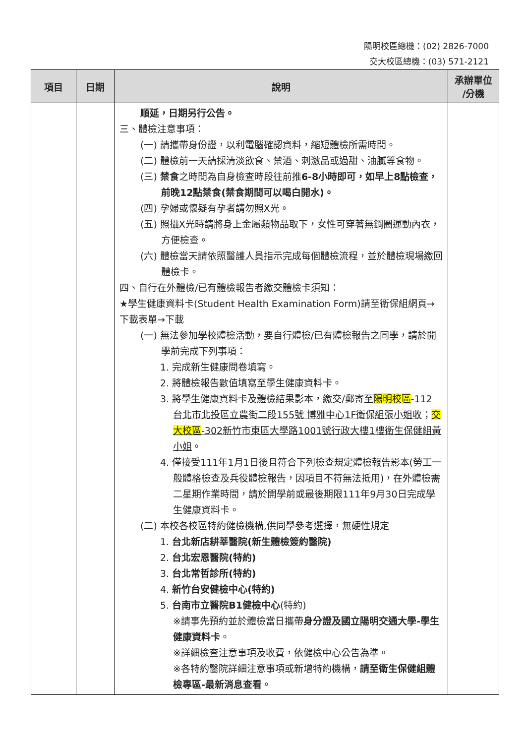陽明校區總機：(02) 2826-7000
交大校區總機：(03) 571-2121
| 項目 | 日期 | 說明 | 承辦單位 /分機 |
| --- | --- | --- | --- |
| | | 順延，日期另行公告。 三、體檢注意事項： (一) 請攜帶身份證，以利電腦確認資料，縮短體檢所需時間。 (二) 體檢前一天請採清淡飲食、禁酒、刺激品或過甜、油膩等食物。 (三) 禁食 之時間為自身檢查時段往前推 6-8小時即可，如早上8點檢查，前晚12點禁食(禁食期間可以喝白開水)。 (四) 孕婦或懷疑有孕者請勿照X光。 (五) 照攝X光時請將身上金屬類物品取下，女性可穿著無鋼圈運動內衣，方便檢查。 (六) 體檢當天請依照醫護人員指示完成每個體檢流程，並於體檢現場繳回體檢卡。 四、自行在外體檢/已有體檢報告者繳交體檢卡須知： ★學生健康資料卡(Student Health Examination Form)請至衛保組網頁→下載表單→下載 (一) 無法參加學校體檢活動，要自行體檢/已有體檢報告之同學，請於開學前完成下列事項： 1. 完成新生健康問卷填寫。 2. 將體檢報告數值填寫至學生健康資料卡。 3. 將學生健康資料卡及體檢結果影本，繳交/郵寄至 陽明校區 -112 台北市北投區立農街二段155號 博雅中心1F衛保組張小姐收 ； 交大校區 -302新竹市東區大學路1001號行政大樓1樓衛生保健組黃小姐 。 4. 僅接受111年1月1日後且符合下列檢查規定體檢報告影本(勞工一般體格檢查及兵役體檢報告，因項目不符無法抵用)，在外體檢需二星期作業時間，請於開學前或最後期限111年9月30日完成學生健康資料卡。 (二) 本校各校區特約健檢機構,供同學參考選擇，無硬性規定 1. 台北新店耕莘醫院(新生體檢簽約醫院) 2. 台北宏恩醫院(特約) 3. 台北常哲診所(特約) 4. 新竹台安健檢中心(特約) 5. 台南市立醫院B1健檢中心 (特約) ※請事先預約並於體檢當日攜帶 身分證及國立陽明交通大學-學生健康資料卡 。 ※詳細檢查注意事項及收費，依健檢中心公告為準。 ※各特約醫院詳細注意事項或新增特約機構， 請至衛生保健組體檢專區-最新消息查看 。 | |